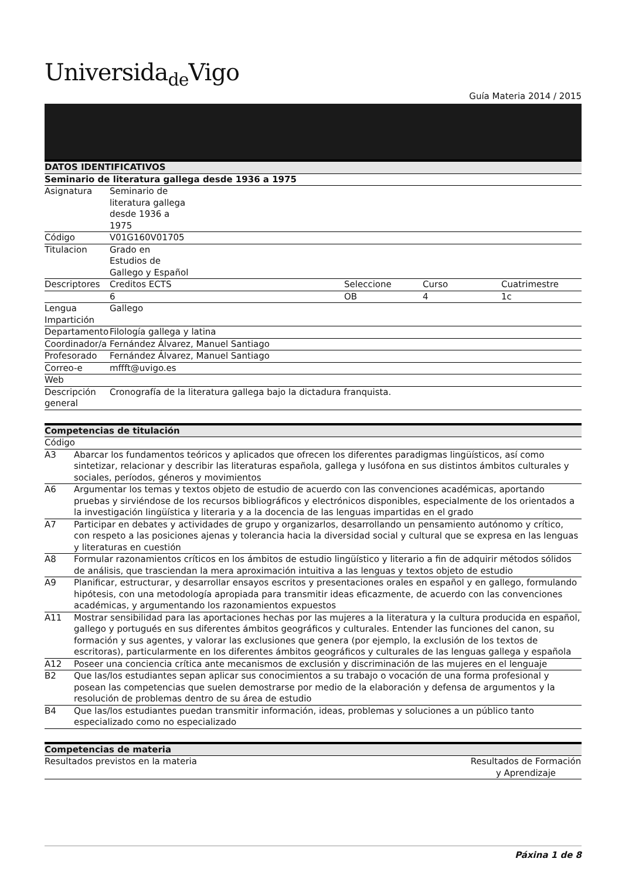Universida<sub>de</sub>Vigo
Guía Materia 2014 / 2015
| DATOS IDENTIFICATIVOS | | | | |
| --- | --- | --- | --- | --- |
| Seminario de literatura gallega desde 1936 a 1975 | | | | |
| Asignatura | Seminario de literatura gallega desde 1936 a 1975 | | | |
| Código | V01G160V01705 | | | |
| Titulacion | Grado en Estudios de Gallego y Español | | | |
| Descriptores | Creditos ECTS | Seleccione | Curso | Cuatrimestre |
| | 6 | OB | 4 | 1c |
| Lengua Impartición | Gallego | | | |
| Departamento | Filología gallega y latina | | | |
| Coordinador/a | Fernández Álvarez, Manuel Santiago | | | |
| Profesorado | Fernández Álvarez, Manuel Santiago | | | |
| Correo-e | mffft@uvigo.es | | | |
| Web | | | | |
| Descripción general | Cronografía de la literatura gallega bajo la dictadura franquista. | | | |
| Competencias de titulación | |
| --- | --- |
| Código | |
| A3 | Abarcar los fundamentos teóricos y aplicados que ofrecen los diferentes paradigmas lingüísticos, así como sintetizar, relacionar y describir las literaturas española, gallega y lusófona en sus distintos ámbitos culturales y sociales, períodos, géneros y movimientos |
| A6 | Argumentar los temas y textos objeto de estudio de acuerdo con las convenciones académicas, aportando pruebas y sirviéndose de los recursos bibliográficos y electrónicos disponibles, especialmente de los orientados a la investigación lingüística y literaria y a la docencia de las lenguas impartidas en el grado |
| A7 | Participar en debates y actividades de grupo y organizarlos, desarrollando un pensamiento autónomo y crítico, con respeto a las posiciones ajenas y tolerancia hacia la diversidad social y cultural que se expresa en las lenguas y literaturas en cuestión |
| A8 | Formular razonamientos críticos en los ámbitos de estudio lingüístico y literario a fin de adquirir métodos sólidos de análisis, que trasciendan la mera aproximación intuitiva a las lenguas y textos objeto de estudio |
| A9 | Planificar, estructurar, y desarrollar ensayos escritos y presentaciones orales en español y en gallego, formulando hipótesis, con una metodología apropiada para transmitir ideas eficazmente, de acuerdo con las convenciones académicas, y argumentando los razonamientos expuestos |
| A11 | Mostrar sensibilidad para las aportaciones hechas por las mujeres a la literatura y la cultura producida en español, gallego y portugués en sus diferentes ámbitos geográficos y culturales. Entender las funciones del canon, su formación y sus agentes, y valorar las exclusiones que genera (por ejemplo, la exclusión de los textos de escritoras), particularmente en los diferentes ámbitos geográficos y culturales de las lenguas gallega y española |
| A12 | Poseer una conciencia crítica ante mecanismos de exclusión y discriminación de las mujeres en el lenguaje |
| B2 | Que las/los estudiantes sepan aplicar sus conocimientos a su trabajo o vocación de una forma profesional y posean las competencias que suelen demostrarse por medio de la elaboración y defensa de argumentos y la resolución de problemas dentro de su área de estudio |
| B4 | Que las/los estudiantes puedan transmitir información, ideas, problemas y soluciones a un público tanto especializado como no especializado |
| Competencias de materia | |
| --- | --- |
| Resultados previstos en la materia | Resultados de Formación y Aprendizaje |
Páxina 1 de 8